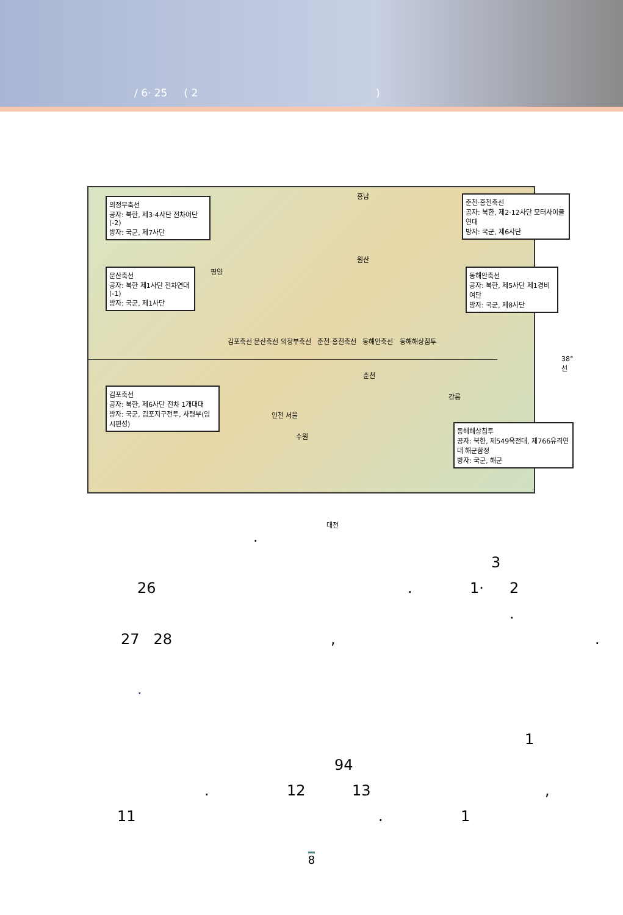/ 6· 25 ( 2 )
의정부축선
공자: 북한, 제3·4사단 전차여단(-2)
방자: 국군, 제7사단
문산축선
공자: 북한 제1사단 전차연대(-1)
방자: 국군, 제1사단
춘천·홍천축선
공자: 북한, 제2·12사단 모터사이클연대
방자: 국군, 제6사단
동해안축선
공자: 북한, 제5사단 제1경비여단
방자: 국군, 제8사단
김포축선
공자: 북한, 제6사단 전차 1개대대
방자: 국군, 김포지구전투, 사령부(임시편성)
동해해상침투
공자: 북한, 제549육전대, 제766유격연대 해군함정
방자: 국군, 해군
흥남
원산
평양
김포축선 문산축선 의정부축선 춘천·홍천축선 동해안축선 동해해상침투
38°선
춘천
강릉
인천 서울
수원
대전
. 3
26. 1· 2 .
27 28,.
. 1
94
. 12 13,
11. 1
8